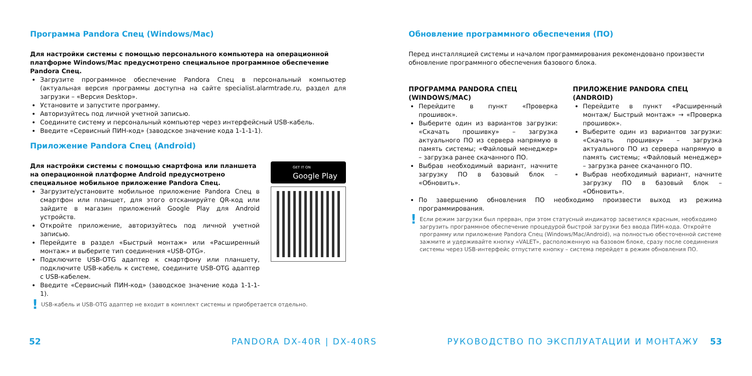Программа Pandora Спец (Windows/Mac)
Для настройки системы с помощью персонального компьютера на операционной платформе Windows/Mac предусмотрено специальное программное обеспечение Pandora Спец.
Загрузите программное обеспечение Pandora Спец в персональный компьютер (актуальная версия программы доступна на сайте specialist.alarmtrade.ru, раздел для загрузки – «Версия Desktop».
Установите и запустите программу.
Авторизуйтесь под личной учетной записью.
Соедините систему и персональный компьютер через интерфейсный USB-кабель.
Введите «Сервисный ПИН-код» (заводское значение кода 1-1-1-1).
Приложение Pandora Спец (Android)
Для настройки системы с помощью смартфона или планшета на операционной платформе Android предусмотрено специальное мобильное приложение Pandora Спец.
Загрузите/установите мобильное приложение Pandora Спец в смартфон или планшет, для этого отсканируйте QR-код или зайдите в магазин приложений Google Play для Android устройств.
Откройте приложение, авторизуйтесь под личной учетной записью.
Перейдите в раздел «Быстрый монтаж» или «Расширенный монтаж» и выберите тип соединения «USB-OTG».
Подключите USB-OTG адаптер к смартфону или планшету, подключите USB-кабель к системе, соедините USB-OTG адаптер с USB-кабелем.
Введите «Сервисный ПИН-код» (заводское значение кода 1-1-1-1).
GET IT ON
Google Play
! USB-кабель и USB-OTG адаптер не входит в комплект системы и приобретается отдельно.
Обновление программного обеспечения (ПО)
Перед инсталляцией системы и началом программирования рекомендовано произвести обновление программного обеспечения базового блока.
ПРОГРАММА PANDORA СПЕЦ (WINDOWS/MAC)
Перейдите в пункт «Проверка прошивок».
Выберите один из вариантов загрузки: «Скачать прошивку» – загрузка актуального ПО из сервера напрямую в память системы; «Файловый менеджер» – загрузка ранее скачанного ПО.
Выбрав необходимый вариант, начните загрузку ПО в базовый блок – «Обновить».
ПРИЛОЖЕНИЕ PANDORA СПЕЦ (ANDROID)
Перейдите в пункт «Расширенный монтаж/ Быстрый монтаж» → «Проверка прошивок».
Выберите один из вариантов загрузки: «Скачать прошивку» – загрузка актуального ПО из сервера напрямую в память системы; «Файловый менеджер» – загрузка ранее скачанного ПО.
Выбрав необходимый вариант, начните загрузку ПО в базовый блок – «Обновить».
По завершению обновления ПО необходимо произвести выход из режима программирования.
! Если режим загрузки был прерван, при этом статусный индикатор засветился красным, необходимо загрузить программное обеспечение процедурой быстрой загрузки без ввода ПИН-кода. Откройте программу или приложение Pandora Спец (Windows/Mac/Android), на полностью обесточенной системе зажмите и удерживайте кнопку «VALET», расположенную на базовом блоке, сразу после соединения системы через USB-интерфейс отпустите кнопку – система перейдет в режим обновления ПО.
52 PANDORA DX-40R | DX-40RS РУКОВОДСТВО ПО ЭКСПЛУАТАЦИИ И МОНТАЖУ 53